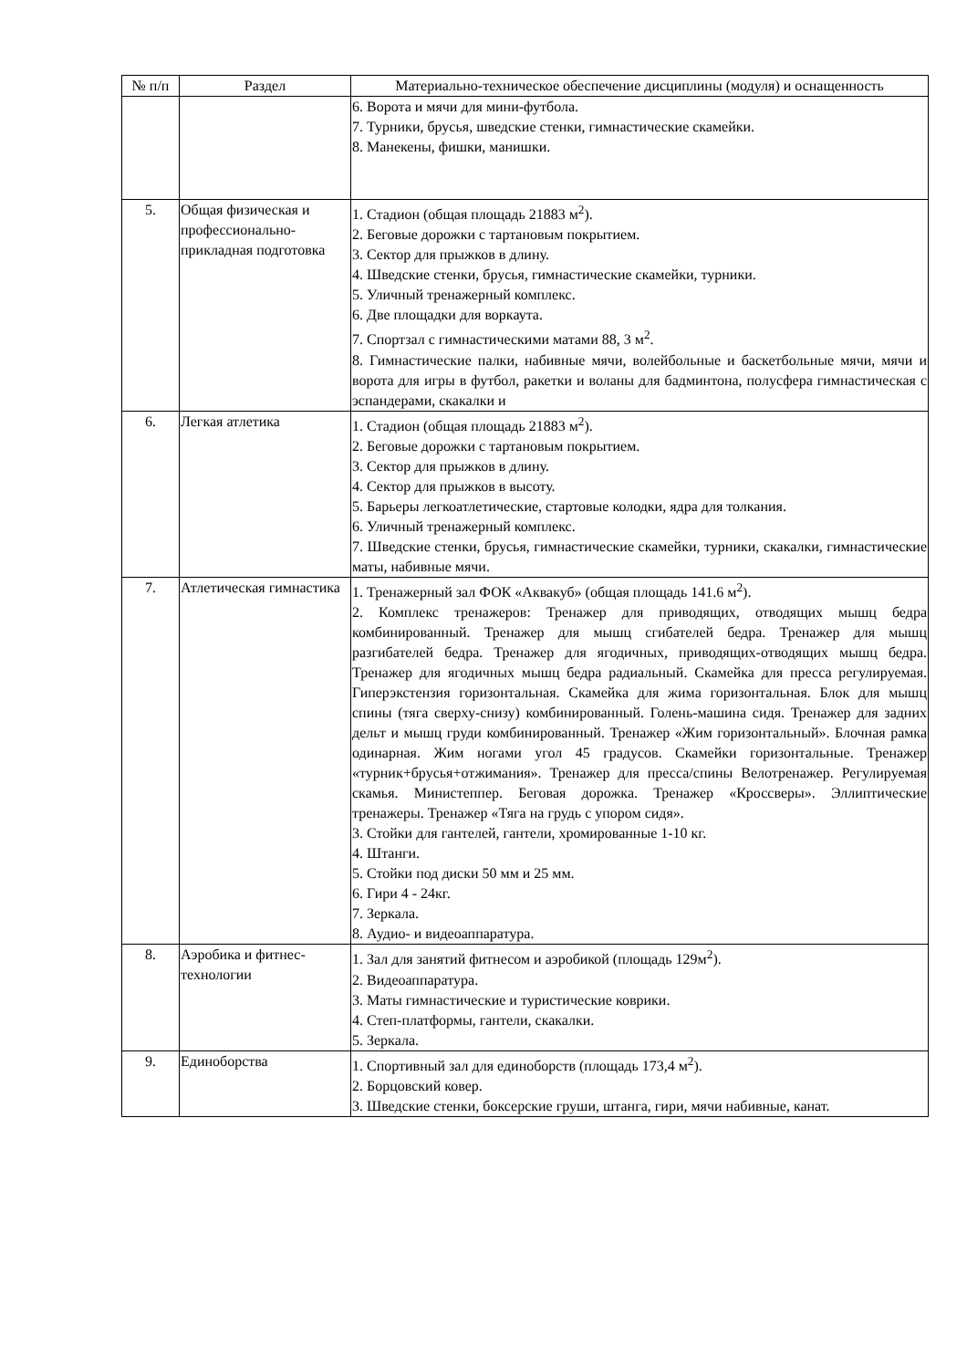| № п/п | Раздел | Материально-техническое обеспечение дисциплины (модуля) и оснащенность |
| --- | --- | --- |
| | | 6. Ворота и мячи для мини-футбола. 7. Турники, брусья, шведские стенки, гимнастические скамейки. 8. Манекены, фишки, манишки. |
| 5. | Общая физическая и профессионально-прикладная подготовка | 1. Стадион (общая площадь 21883 м<sup>2</sup>). 2. Беговые дорожки с тартановым покрытием. 3. Сектор для прыжков в длину. 4. Шведские стенки, брусья, гимнастические скамейки, турники. 5. Уличный тренажерный комплекс. 6. Две площадки для воркаута. 7. Спортзал с гимнастическими матами 88, 3 м<sup>2</sup>. 8. Гимнастические палки, набивные мячи, волейбольные и баскетбольные мячи, мячи и ворота для игры в футбол, ракетки и воланы для бадминтона, полусфера гимнастическая с эспандерами, скакалки и |
| 6. | Легкая атлетика | 1. Стадион (общая площадь 21883 м<sup>2</sup>). 2. Беговые дорожки с тартановым покрытием. 3. Сектор для прыжков в длину. 4. Сектор для прыжков в высоту. 5. Барьеры легкоатлетические, стартовые колодки, ядра для толкания. 6. Уличный тренажерный комплекс. 7. Шведские стенки, брусья, гимнастические скамейки, турники, скакалки, гимнастические маты, набивные мячи. |
| 7. | Атлетическая гимнастика | 1. Тренажерный зал ФОК «Аквакуб» (общая площадь 141.6 м<sup>2</sup>). 2. Комплекс тренажеров: Тренажер для приводящих, отводящих мышц бедра комбинированный. Тренажер для мышц сгибателей бедра. Тренажер для мышц разгибателей бедра. Тренажер для ягодичных, приводящих-отводящих мышц бедра. Тренажер для ягодичных мышц бедра радиальный. Скамейка для пресса регулируемая. Гиперэкстензия горизонтальная. Скамейка для жима горизонтальная. Блок для мышц спины (тяга сверху-снизу) комбинированный. Голень-машина сидя. Тренажер для задних дельт и мышц груди комбинированный. Тренажер «Жим горизонтальный». Блочная рамка одинарная. Жим ногами угол 45 градусов. Скамейки горизонтальные. Тренажер «турник+брусья+отжимания». Тренажер для пресса/спины Велотренажер. Регулируемая скамья. Министеппер. Беговая дорожка. Тренажер «Кроссверы». Эллиптические тренажеры. Тренажер «Тяга на грудь с упором сидя». 3. Стойки для гантелей, гантели, хромированные 1-10 кг. 4. Штанги. 5. Стойки под диски 50 мм и 25 мм. 6. Гири 4 - 24кг. 7. Зеркала. 8. Аудио- и видеоаппаратура. |
| 8. | Аэробика и фитнес-технологии | 1. Зал для занятий фитнесом и аэробикой (площадь 129м<sup>2</sup>). 2. Видеоаппаратура. 3. Маты гимнастические и туристические коврики. 4. Степ-платформы, гантели, скакалки. 5. Зеркала. |
| 9. | Единоборства | 1. Спортивный зал для единоборств (площадь 173,4 м<sup>2</sup>). 2. Борцовский ковер. 3. Шведские стенки, боксерские груши, штанга, гири, мячи набивные, канат. |